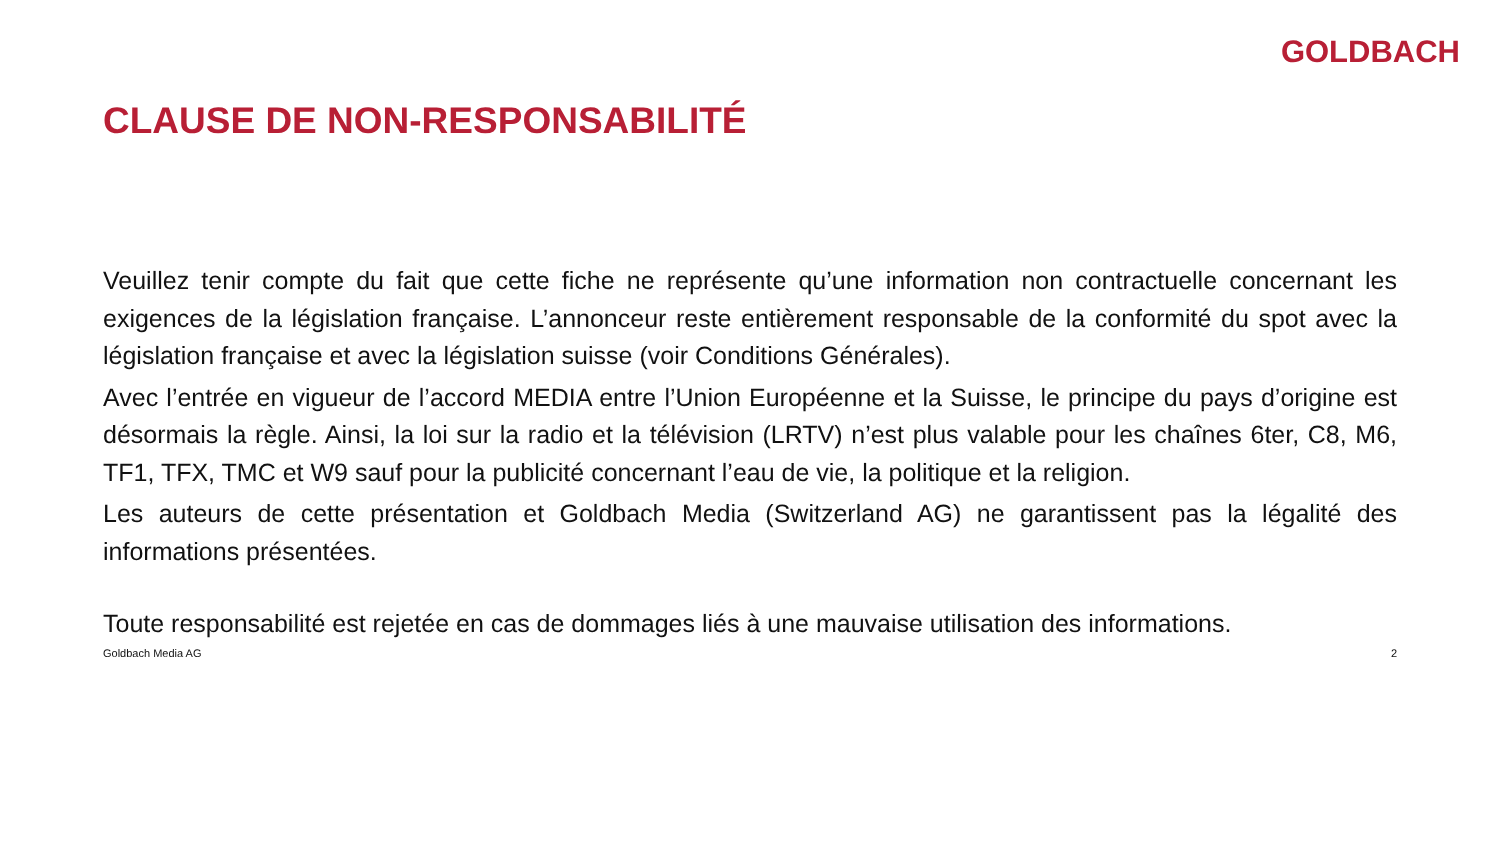GOLDBACH
CLAUSE DE NON-RESPONSABILITÉ
Veuillez tenir compte du fait que cette fiche ne représente qu’une information non contractuelle concernant les exigences de la législation française. L’annonceur reste entièrement responsable de la conformité du spot avec la législation française et avec la législation suisse (voir Conditions Générales).
Avec l’entrée en vigueur de l’accord MEDIA entre l’Union Européenne et la Suisse, le principe du pays d’origine est désormais la règle. Ainsi, la loi sur la radio et la télévision (LRTV) n’est plus valable pour les chaînes 6ter, C8, M6, TF1, TFX, TMC et W9 sauf pour la publicité concernant l’eau de vie, la politique et la religion.
Les auteurs de cette présentation et Goldbach Media (Switzerland AG) ne garantissent pas la légalité des informations présentées.
Toute responsabilité est rejetée en cas de dommages liés à une mauvaise utilisation des informations.
Goldbach Media AG 2